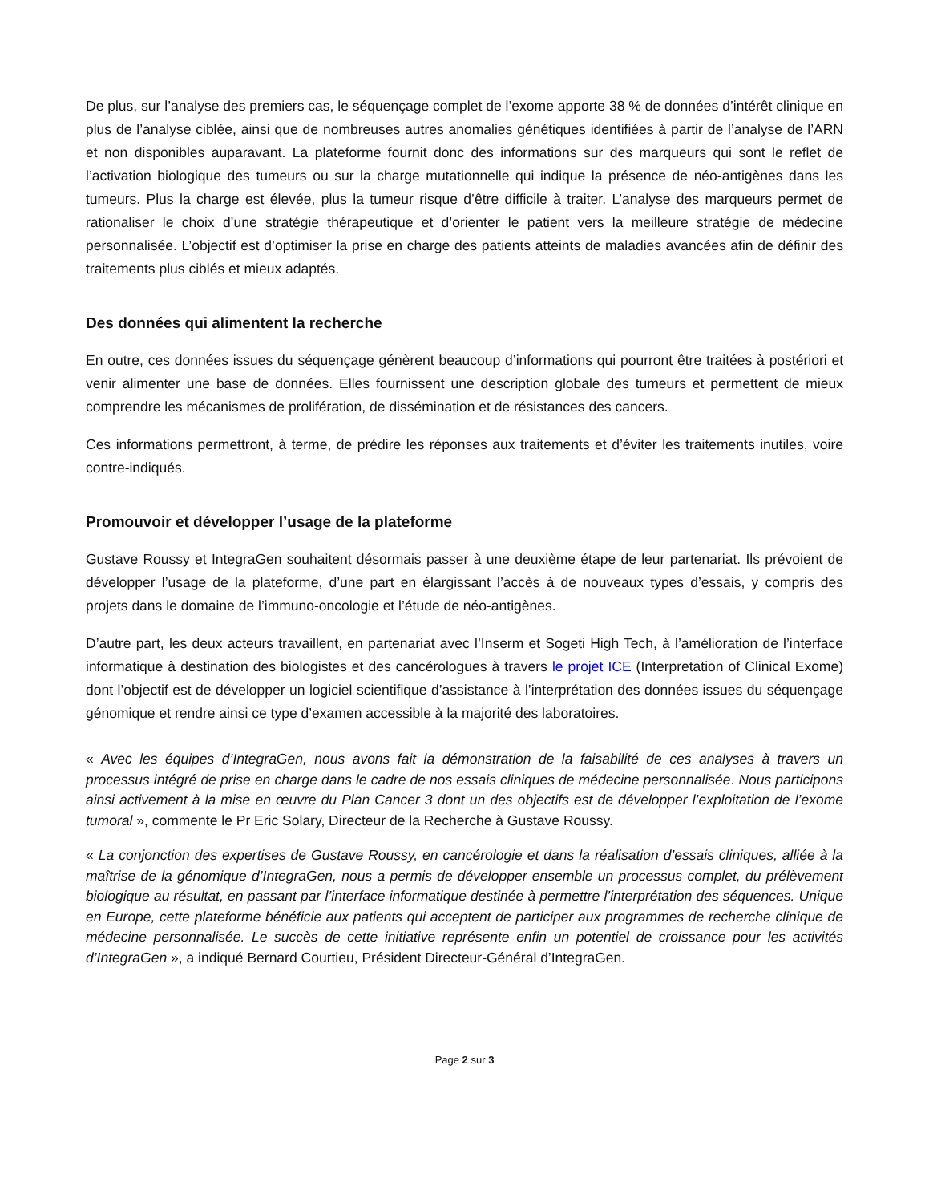De plus, sur l’analyse des premiers cas, le séquençage complet de l’exome apporte 38 % de données d’intérêt clinique en plus de l’analyse ciblée, ainsi que de nombreuses autres anomalies génétiques identifiées à partir de l’analyse de l’ARN et non disponibles auparavant. La plateforme fournit donc des informations sur des marqueurs qui sont le reflet de l’activation biologique des tumeurs ou sur la charge mutationnelle qui indique la présence de néo-antigènes dans les tumeurs. Plus la charge est élevée, plus la tumeur risque d’être difficile à traiter. L’analyse des marqueurs permet de rationaliser le choix d’une stratégie thérapeutique et d’orienter le patient vers la meilleure stratégie de médecine personnalisée. L’objectif est d’optimiser la prise en charge des patients atteints de maladies avancées afin de définir des traitements plus ciblés et mieux adaptés.
Des données qui alimentent la recherche
En outre, ces données issues du séquençage génèrent beaucoup d’informations qui pourront être traitées à postériori et venir alimenter une base de données. Elles fournissent une description globale des tumeurs et permettent de mieux comprendre les mécanismes de prolifération, de dissémination et de résistances des cancers.
Ces informations permettront, à terme, de prédire les réponses aux traitements et d’éviter les traitements inutiles, voire contre-indiqués.
Promouvoir et développer l’usage de la plateforme
Gustave Roussy et IntegraGen souhaitent désormais passer à une deuxième étape de leur partenariat. Ils prévoient de développer l’usage de la plateforme, d’une part en élargissant l’accès à de nouveaux types d’essais, y compris des projets dans le domaine de l’immuno-oncologie et l’étude de néo-antigènes.
D’autre part, les deux acteurs travaillent, en partenariat avec l’Inserm et Sogeti High Tech, à l’amélioration de l’interface informatique à destination des biologistes et des cancérologues à travers le projet ICE (Interpretation of Clinical Exome) dont l’objectif est de développer un logiciel scientifique d’assistance à l’interprétation des données issues du séquençage génomique et rendre ainsi ce type d’examen accessible à la majorité des laboratoires.
« Avec les équipes d’IntegraGen, nous avons fait la démonstration de la faisabilité de ces analyses à travers un processus intégré de prise en charge dans le cadre de nos essais cliniques de médecine personnalisée. Nous participons ainsi activement à la mise en œuvre du Plan Cancer 3 dont un des objectifs est de développer l’exploitation de l’exome tumoral », commente le Pr Eric Solary, Directeur de la Recherche à Gustave Roussy.
« La conjonction des expertises de Gustave Roussy, en cancérologie et dans la réalisation d’essais cliniques, alliée à la maîtrise de la génomique d’IntegraGen, nous a permis de développer ensemble un processus complet, du prélèvement biologique au résultat, en passant par l’interface informatique destinée à permettre l’interprétation des séquences. Unique en Europe, cette plateforme bénéficie aux patients qui acceptent de participer aux programmes de recherche clinique de médecine personnalisée. Le succès de cette initiative représente enfin un potentiel de croissance pour les activités d’IntegraGen », a indiqué Bernard Courtieu, Président Directeur-Général d’IntegraGen.
Page 2 sur 3